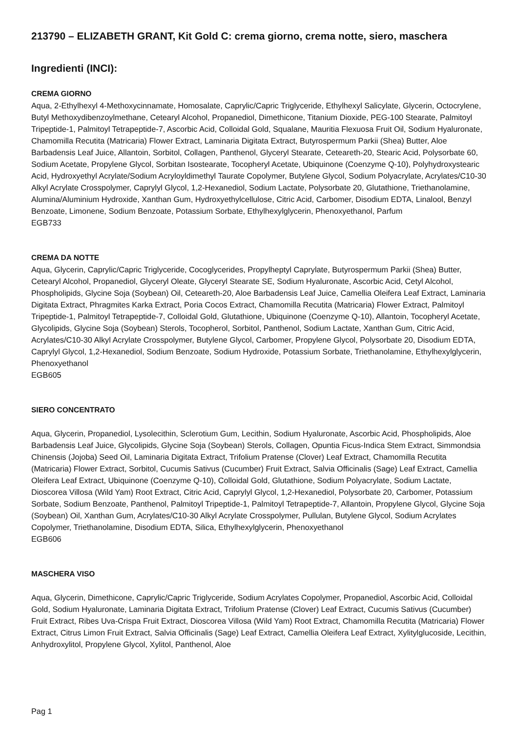213790 – ELIZABETH GRANT, Kit Gold C: crema giorno, crema notte, siero, maschera
Ingredienti (INCI):
CREMA GIORNO
Aqua, 2-Ethylhexyl 4-Methoxycinnamate, Homosalate, Caprylic/Capric Triglyceride, Ethylhexyl Salicylate, Glycerin, Octocrylene, Butyl Methoxydibenzoylmethane, Cetearyl Alcohol, Propanediol, Dimethicone, Titanium Dioxide, PEG-100 Stearate, Palmitoyl Tripeptide-1, Palmitoyl Tetrapeptide-7, Ascorbic Acid, Colloidal Gold, Squalane, Mauritia Flexuosa Fruit Oil, Sodium Hyaluronate, Chamomilla Recutita (Matricaria) Flower Extract, Laminaria Digitata Extract, Butyrospermum Parkii (Shea) Butter, Aloe Barbadensis Leaf Juice, Allantoin, Sorbitol, Collagen, Panthenol, Glyceryl Stearate, Ceteareth-20, Stearic Acid, Polysorbate 60, Sodium Acetate, Propylene Glycol, Sorbitan Isostearate, Tocopheryl Acetate, Ubiquinone (Coenzyme Q-10), Polyhydroxystearic Acid, Hydroxyethyl Acrylate/Sodium Acryloyldimethyl Taurate Copolymer, Butylene Glycol, Sodium Polyacrylate, Acrylates/C10-30 Alkyl Acrylate Crosspolymer, Caprylyl Glycol, 1,2-Hexanediol, Sodium Lactate, Polysorbate 20, Glutathione, Triethanolamine, Alumina/Aluminium Hydroxide, Xanthan Gum, Hydroxyethylcellulose, Citric Acid, Carbomer, Disodium EDTA, Linalool, Benzyl Benzoate, Limonene, Sodium Benzoate, Potassium Sorbate, Ethylhexylglycerin, Phenoxyethanol, Parfum
EGB733
CREMA DA NOTTE
Aqua, Glycerin, Caprylic/Capric Triglyceride, Cocoglycerides, Propylheptyl Caprylate, Butyrospermum Parkii (Shea) Butter, Cetearyl Alcohol, Propanediol, Glyceryl Oleate, Glyceryl Stearate SE, Sodium Hyaluronate, Ascorbic Acid, Cetyl Alcohol, Phospholipids, Glycine Soja (Soybean) Oil, Ceteareth-20, Aloe Barbadensis Leaf Juice, Camellia Oleifera Leaf Extract, Laminaria Digitata Extract, Phragmites Karka Extract, Poria Cocos Extract, Chamomilla Recutita (Matricaria) Flower Extract, Palmitoyl Tripeptide-1, Palmitoyl Tetrapeptide-7, Colloidal Gold, Glutathione, Ubiquinone (Coenzyme Q-10), Allantoin, Tocopheryl Acetate, Glycolipids, Glycine Soja (Soybean) Sterols, Tocopherol, Sorbitol, Panthenol, Sodium Lactate, Xanthan Gum, Citric Acid, Acrylates/C10-30 Alkyl Acrylate Crosspolymer, Butylene Glycol, Carbomer, Propylene Glycol, Polysorbate 20, Disodium EDTA, Caprylyl Glycol, 1,2-Hexanediol, Sodium Benzoate, Sodium Hydroxide, Potassium Sorbate, Triethanolamine, Ethylhexylglycerin, Phenoxyethanol
EGB605
SIERO CONCENTRATO
Aqua, Glycerin, Propanediol, Lysolecithin, Sclerotium Gum, Lecithin, Sodium Hyaluronate, Ascorbic Acid, Phospholipids, Aloe Barbadensis Leaf Juice, Glycolipids, Glycine Soja (Soybean) Sterols, Collagen, Opuntia Ficus-Indica Stem Extract, Simmondsia Chinensis (Jojoba) Seed Oil, Laminaria Digitata Extract, Trifolium Pratense (Clover) Leaf Extract, Chamomilla Recutita (Matricaria) Flower Extract, Sorbitol, Cucumis Sativus (Cucumber) Fruit Extract, Salvia Officinalis (Sage) Leaf Extract, Camellia Oleifera Leaf Extract, Ubiquinone (Coenzyme Q-10), Colloidal Gold, Glutathione, Sodium Polyacrylate, Sodium Lactate, Dioscorea Villosa (Wild Yam) Root Extract, Citric Acid, Caprylyl Glycol, 1,2-Hexanediol, Polysorbate 20, Carbomer, Potassium Sorbate, Sodium Benzoate, Panthenol, Palmitoyl Tripeptide-1, Palmitoyl Tetrapeptide-7, Allantoin, Propylene Glycol, Glycine Soja (Soybean) Oil, Xanthan Gum, Acrylates/C10-30 Alkyl Acrylate Crosspolymer, Pullulan, Butylene Glycol, Sodium Acrylates Copolymer, Triethanolamine, Disodium EDTA, Silica, Ethylhexylglycerin, Phenoxyethanol
EGB606
MASCHERA VISO
Aqua, Glycerin, Dimethicone, Caprylic/Capric Triglyceride, Sodium Acrylates Copolymer, Propanediol, Ascorbic Acid, Colloidal Gold, Sodium Hyaluronate, Laminaria Digitata Extract, Trifolium Pratense (Clover) Leaf Extract, Cucumis Sativus (Cucumber) Fruit Extract, Ribes Uva-Crispa Fruit Extract, Dioscorea Villosa (Wild Yam) Root Extract, Chamomilla Recutita (Matricaria) Flower Extract, Citrus Limon Fruit Extract, Salvia Officinalis (Sage) Leaf Extract, Camellia Oleifera Leaf Extract, Xylitylglucoside, Lecithin, Anhydroxylitol, Propylene Glycol, Xylitol, Panthenol, Aloe
Pag 1